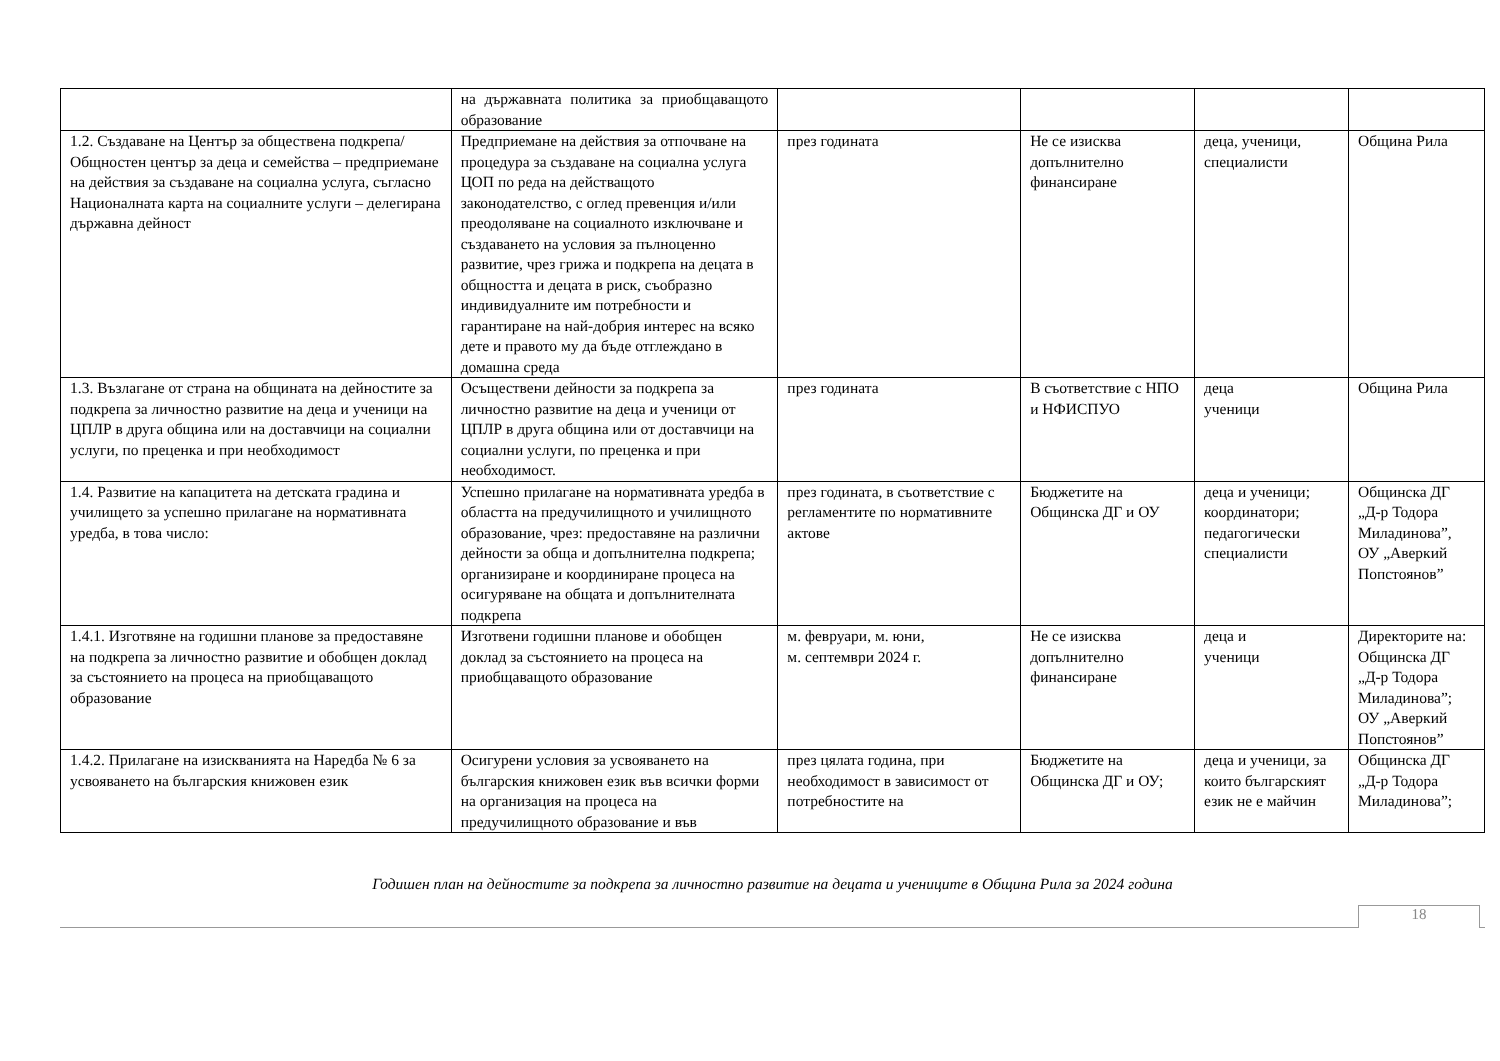| | на държавната политика за приобщаващото образование | | | | |
| 1.2. Създаване на Център за обществена подкрепа/Общностен център за деца и семейства – предприемане на действия за създаване на социална услуга, съгласно Националната карта на социалните услуги – делегирана държавна дейност | Предприемане на действия за отпочване на процедура за създаване на социална услуга ЦОП по реда на действащото законодателство, с оглед превенция и/или преодоляване на социалното изключване и създаването на условия за пълноценно развитие, чрез грижа и подкрепа на децата в общността и децата в риск, съобразно индивидуалните им потребности и гарантиране на най-добрия интерес на всяко дете и правото му да бъде отглеждано в домашна среда | през годината | Не се изисква допълнително финансиране | деца, ученици, специалисти | Община Рила |
| 1.3. Възлагане от страна на общината на дейностите за подкрепа за личностно развитие на деца и ученици на ЦПЛР в друга община или на доставчици на социални услуги, по преценка и при необходимост | Осъществени дейности за подкрепа за личностно развитие на деца и ученици от ЦПЛР в друга община или от доставчици на социални услуги, по преценка и при необходимост. | през годината | В съответствие с НПО и НФИСПУО | деца ученици | Община Рила |
| 1.4. Развитие на капацитета на детската градина и училището за успешно прилагане на нормативната уредба, в това число: | Успешно прилагане на нормативната уредба в областта на предучилищното и училищното образование, чрез: предоставяне на различни дейности за обща и допълнителна подкрепа; организиране и координиране процеса на осигуряване на общата и допълнителната подкрепа | през годината, в съответствие с регламентите по нормативните актове | Бюджетите на Общинска ДГ и ОУ | деца и ученици; координатори; педагогически специалисти | Общинска ДГ „Д-р Тодора Миладинова”, ОУ „Аверкий Попстоянов” |
| 1.4.1. Изготвяне на годишни планове за предоставяне на подкрепа за личностно развитие и обобщен доклад за състоянието на процеса на приобщаващото образование | Изготвени годишни планове и обобщен доклад за състоянието на процеса на приобщаващото образование | м. февруари, м. юни, м. септември 2024 г. | Не се изисква допълнително финансиране | деца и ученици | Директорите на: Общинска ДГ „Д-р Тодора Миладинова”; ОУ „Аверкий Попстоянов” |
| 1.4.2. Прилагане на изискванията на Наредба № 6 за усвояването на българския книжовен език | Осигурени условия за усвояването на българския книжовен език във всички форми на организация на процеса на предучилищното образование и във | през цялата година, при необходимост в зависимост от потребностите на | Бюджетите на Общинска ДГ и ОУ; | деца и ученици, за които българският език не е майчин | Общинска ДГ „Д-р Тодора Миладинова”; |
Годишен план на дейностите за подкрепа за личностно развитие на децата и учениците в Община Рила за 2024 година
18